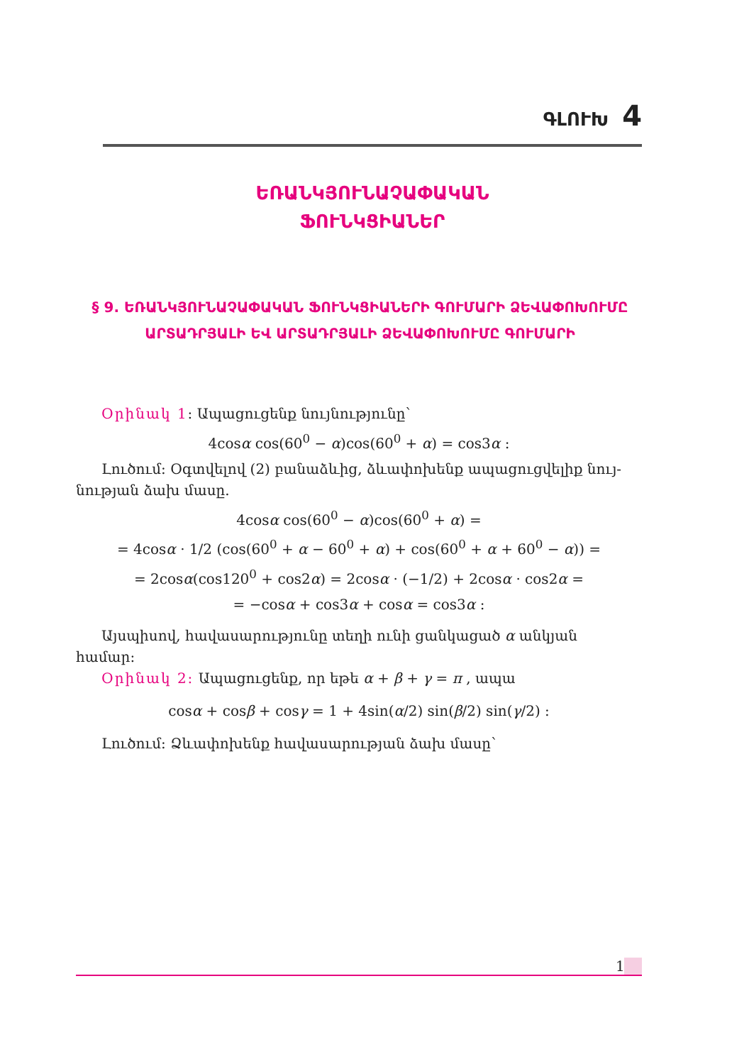ԳԼՈՒԽ 4
ԵՌԱՆԿՅՈՒՆԱՉԱՓԱԿԱՆ
ՖՈՒՆԿՑԻԱՆԵՐ
§ 9. ԵՌԱՆԿՅՈՒՆԱՉԱՓԱԿԱՆ ՖՈՒՆԿՑԻԱՆԵՐԻ ԳՈՒՄԱՐԻ ՁԵՎԱՓՈԽՈՒՄԸ ԱՐՏԱԴՐՅԱԼԻ ԵՎ ԱՐՏԱԴՐՅԱԼԻ ՁԵՎԱՓՈԽՈՒՄԸ ԳՈՒՄԱՐԻ
Օրինակ 1: Ապացուցենք նույնությունը՝
4cosα cos(60<sup>0</sup> − α)cos(60<sup>0</sup> + α) = cos3α :
Լուծում: Օգտվելով (2) բանաձևից, ձևափոխենք ապացուցվելիք նույ-
նության ձախ մասը.
4cosα cos(60<sup>0</sup> − α)cos(60<sup>0</sup> + α) =
= 4cosα · 1/2 (cos(60<sup>0</sup> + α − 60<sup>0</sup> + α) + cos(60<sup>0</sup> + α + 60<sup>0</sup> − α)) =
= 2cosα(cos120<sup>0</sup> + cos2α) = 2cosα · (−1/2) + 2cosα · cos2α =
= −cosα + cos3α + cosα = cos3α :
Այսպիսով, հավասարությունը տեղի ունի ցանկացած α անկյան
համար:
Օրինակ 2: Ապացուցենք, որ եթե α + β + γ = π , ապա
cosα + cosβ + cosγ = 1 + 4sin(α/2) sin(β/2) sin(γ/2) :
Լուծում: Ձևափոխենք հավասարության ձախ մասը՝
1